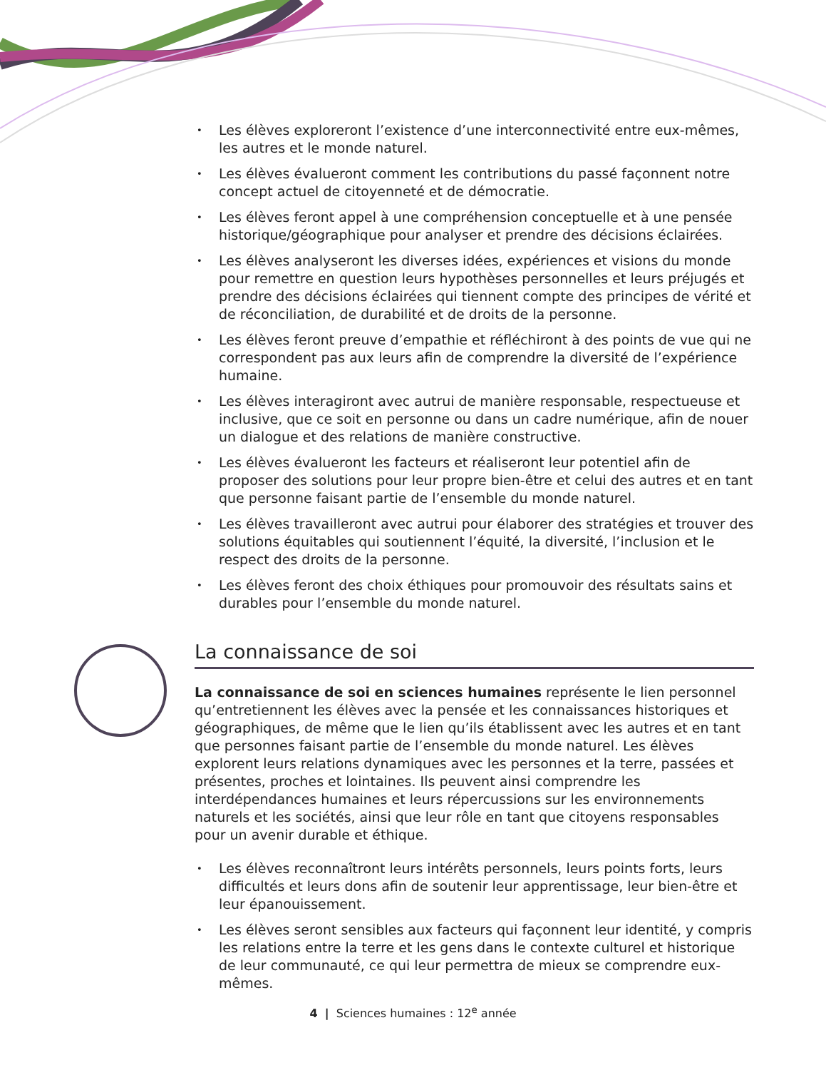• Les élèves exploreront l’existence d’une interconnectivité entre eux-mêmes, les autres et le monde naturel.
• Les élèves évalueront comment les contributions du passé façonnent notre concept actuel de citoyenneté et de démocratie.
• Les élèves feront appel à une compréhension conceptuelle et à une pensée historique/géographique pour analyser et prendre des décisions éclairées.
• Les élèves analyseront les diverses idées, expériences et visions du monde pour remettre en question leurs hypothèses personnelles et leurs préjugés et prendre des décisions éclairées qui tiennent compte des principes de vérité et de réconciliation, de durabilité et de droits de la personne.
• Les élèves feront preuve d’empathie et réfléchiront à des points de vue qui ne correspondent pas aux leurs afin de comprendre la diversité de l’expérience humaine.
• Les élèves interagiront avec autrui de manière responsable, respectueuse et inclusive, que ce soit en personne ou dans un cadre numérique, afin de nouer un dialogue et des relations de manière constructive.
• Les élèves évalueront les facteurs et réaliseront leur potentiel afin de proposer des solutions pour leur propre bien-être et celui des autres et en tant que personne faisant partie de l’ensemble du monde naturel.
• Les élèves travailleront avec autrui pour élaborer des stratégies et trouver des solutions équitables qui soutiennent l’équité, la diversité, l’inclusion et le respect des droits de la personne.
• Les élèves feront des choix éthiques pour promouvoir des résultats sains et durables pour l’ensemble du monde naturel.
La connaissance de soi
La connaissance de soi en sciences humaines représente le lien personnel qu’entretiennent les élèves avec la pensée et les connaissances historiques et géographiques, de même que le lien qu’ils établissent avec les autres et en tant que personnes faisant partie de l’ensemble du monde naturel. Les élèves explorent leurs relations dynamiques avec les personnes et la terre, passées et présentes, proches et lointaines. Ils peuvent ainsi comprendre les interdépendances humaines et leurs répercussions sur les environnements naturels et les sociétés, ainsi que leur rôle en tant que citoyens responsables pour un avenir durable et éthique.
• Les élèves reconnaîtront leurs intérêts personnels, leurs points forts, leurs difficultés et leurs dons afin de soutenir leur apprentissage, leur bien-être et leur épanouissement.
• Les élèves seront sensibles aux facteurs qui façonnent leur identité, y compris les relations entre la terre et les gens dans le contexte culturel et historique de leur communauté, ce qui leur permettra de mieux se comprendre eux-mêmes.
4 | Sciences humaines : 12<sup>e</sup> année